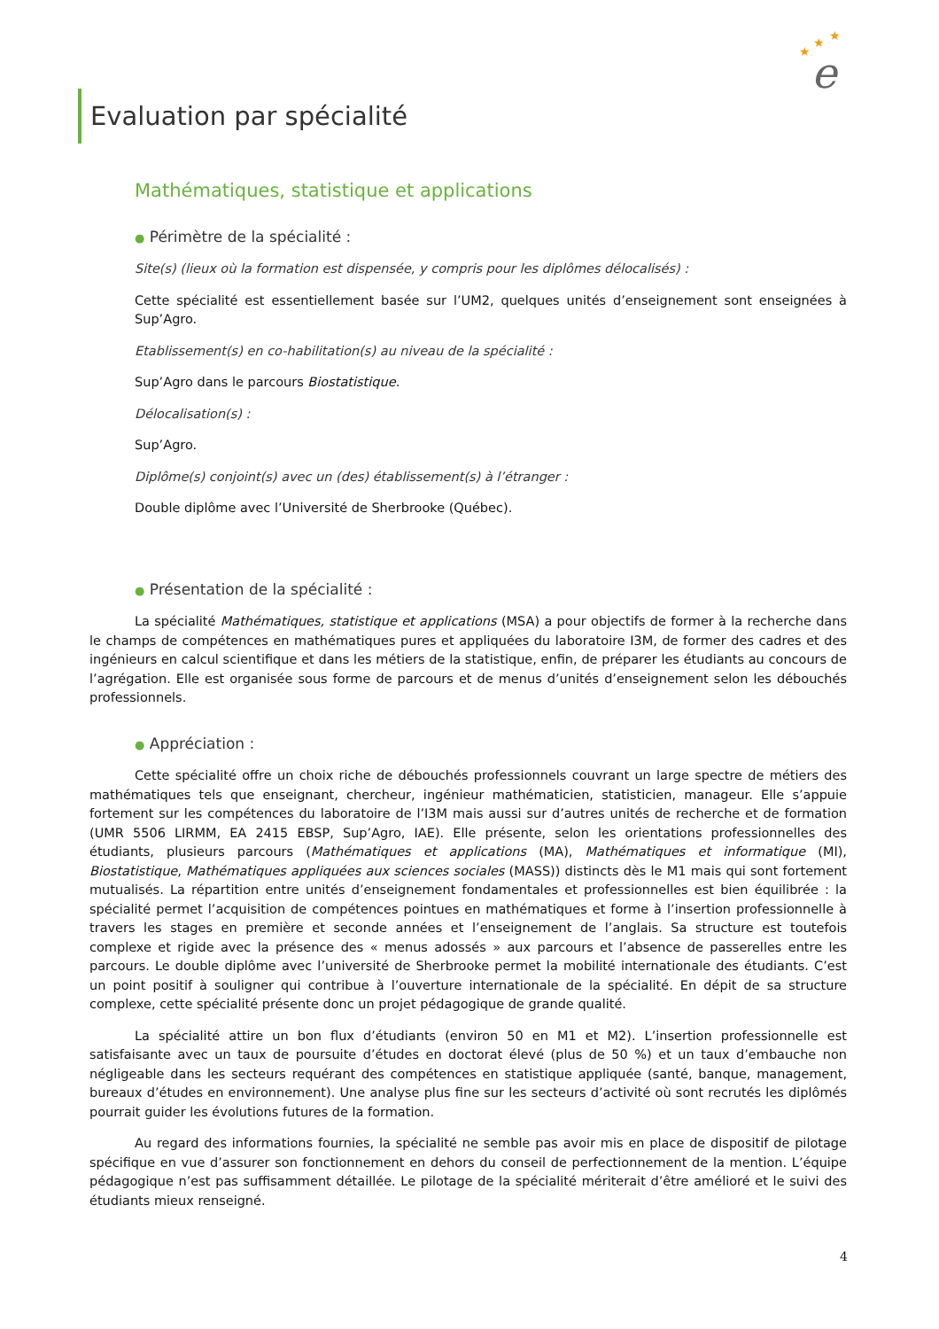★
★
★
e
Evaluation par spécialité
Mathématiques, statistique et applications
● Périmètre de la spécialité :
Site(s) (lieux où la formation est dispensée, y compris pour les diplômes délocalisés) :
Cette spécialité est essentiellement basée sur l’UM2, quelques unités d’enseignement sont enseignées à Sup’Agro.
Etablissement(s) en co-habilitation(s) au niveau de la spécialité :
Sup’Agro dans le parcours Biostatistique.
Délocalisation(s) :
Sup’Agro.
Diplôme(s) conjoint(s) avec un (des) établissement(s) à l’étranger :
Double diplôme avec l’Université de Sherbrooke (Québec).
● Présentation de la spécialité :
La spécialité Mathématiques, statistique et applications (MSA) a pour objectifs de former à la recherche dans le champs de compétences en mathématiques pures et appliquées du laboratoire I3M, de former des cadres et des ingénieurs en calcul scientifique et dans les métiers de la statistique, enfin, de préparer les étudiants au concours de l’agrégation. Elle est organisée sous forme de parcours et de menus d’unités d’enseignement selon les débouchés professionnels.
● Appréciation :
Cette spécialité offre un choix riche de débouchés professionnels couvrant un large spectre de métiers des mathématiques tels que enseignant, chercheur, ingénieur mathématicien, statisticien, manageur. Elle s’appuie fortement sur les compétences du laboratoire de l’I3M mais aussi sur d’autres unités de recherche et de formation (UMR 5506 LIRMM, EA 2415 EBSP, Sup’Agro, IAE). Elle présente, selon les orientations professionnelles des étudiants, plusieurs parcours (Mathématiques et applications (MA), Mathématiques et informatique (MI), Biostatistique, Mathématiques appliquées aux sciences sociales (MASS)) distincts dès le M1 mais qui sont fortement mutualisés. La répartition entre unités d’enseignement fondamentales et professionnelles est bien équilibrée : la spécialité permet l’acquisition de compétences pointues en mathématiques et forme à l’insertion professionnelle à travers les stages en première et seconde années et l’enseignement de l’anglais. Sa structure est toutefois complexe et rigide avec la présence des « menus adossés » aux parcours et l’absence de passerelles entre les parcours. Le double diplôme avec l’université de Sherbrooke permet la mobilité internationale des étudiants. C’est un point positif à souligner qui contribue à l’ouverture internationale de la spécialité. En dépit de sa structure complexe, cette spécialité présente donc un projet pédagogique de grande qualité.
La spécialité attire un bon flux d’étudiants (environ 50 en M1 et M2). L’insertion professionnelle est satisfaisante avec un taux de poursuite d’études en doctorat élevé (plus de 50 %) et un taux d’embauche non négligeable dans les secteurs requérant des compétences en statistique appliquée (santé, banque, management, bureaux d’études en environnement). Une analyse plus fine sur les secteurs d’activité où sont recrutés les diplômés pourrait guider les évolutions futures de la formation.
Au regard des informations fournies, la spécialité ne semble pas avoir mis en place de dispositif de pilotage spécifique en vue d’assurer son fonctionnement en dehors du conseil de perfectionnement de la mention. L’équipe pédagogique n’est pas suffisamment détaillée. Le pilotage de la spécialité mériterait d’être amélioré et le suivi des étudiants mieux renseigné.
4